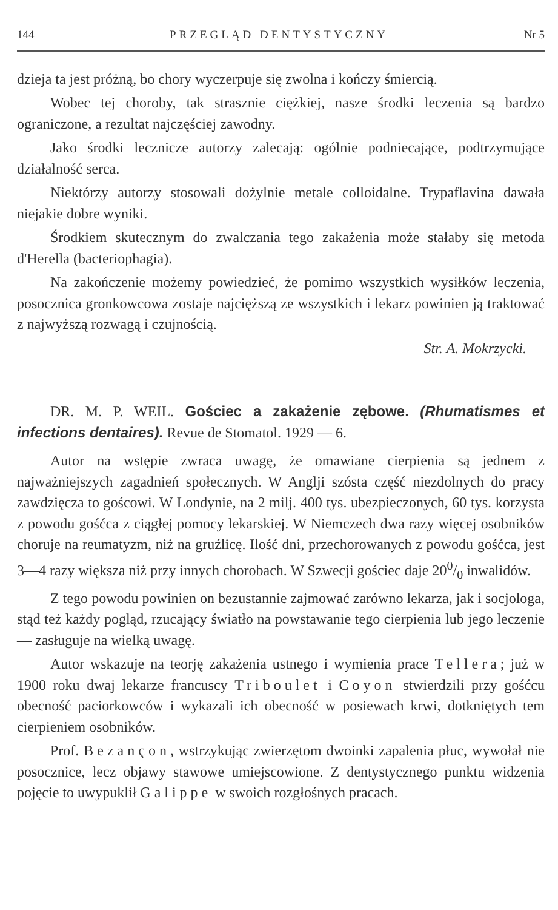144 PRZEGLĄD DENTYSTYCZNY Nr 5
dzieja ta jest próżną, bo chory wyczerpuje się zwolna i kończy śmiercią.
Wobec tej choroby, tak strasznie ciężkiej, nasze środki leczenia są bardzo ograniczone, a rezultat najczęściej zawodny.
Jako środki lecznicze autorzy zalecają: ogólnie podniecające, podtrzymujące działalność serca.
Niektórzy autorzy stosowali dożylnie metale colloidalne. Trypaflavina dawała niejakie dobre wyniki.
Środkiem skutecznym do zwalczania tego zakażenia może stałaby się metoda d'Herella (bacteriophagia).
Na zakończenie możemy powiedzieć, że pomimo wszystkich wysiłków leczenia, posocznica gronkowcowa zostaje najcięższą ze wszystkich i lekarz powinien ją traktować z najwyższą rozwagą i czujnością.
Str. A. Mokrzycki.
DR. M. P. WEIL. Gościec a zakażenie zębowe. (Rhumatismes et infections dentaires). Revue de Stomatol. 1929 — 6.
Autor na wstępie zwraca uwagę, że omawiane cierpienia są jednem z najważniejszych zagadnień społecznych. W Anglji szósta część niezdolnych do pracy zawdzięcza to goścowi. W Londynie, na 2 milj. 400 tys. ubezpieczonych, 60 tys. korzysta z powodu gośćca z ciągłej pomocy lekarskiej. W Niemczech dwa razy więcej osobników choruje na reumatyzm, niż na gruźlicę. Ilość dni, przechorowanych z powodu gośćca, jest 3—4 razy większa niż przy innych chorobach. W Szwecji gościec daje 200/0 inwalidów.
Z tego powodu powinien on bezustannie zajmować zarówno lekarza, jak i socjologa, stąd też każdy pogląd, rzucający światło na powstawanie tego cierpienia lub jego leczenie — zasługuje na wielką uwagę.
Autor wskazuje na teorję zakażenia ustnego i wymienia prace Tellera; już w 1900 roku dwaj lekarze francuscy Triboulet i Coyon stwierdzili przy gośćcu obecność paciorkowców i wykazali ich obecność w posiewach krwi, dotkniętych tem cierpieniem osobników.
Prof. Bezançon, wstrzykując zwierzętom dwoinki zapalenia płuc, wywołał nie posocznice, lecz objawy stawowe umiejscowione. Z dentystycznego punktu widzenia pojęcie to uwypuklił Galippe w swoich rozgłośnych pracach.